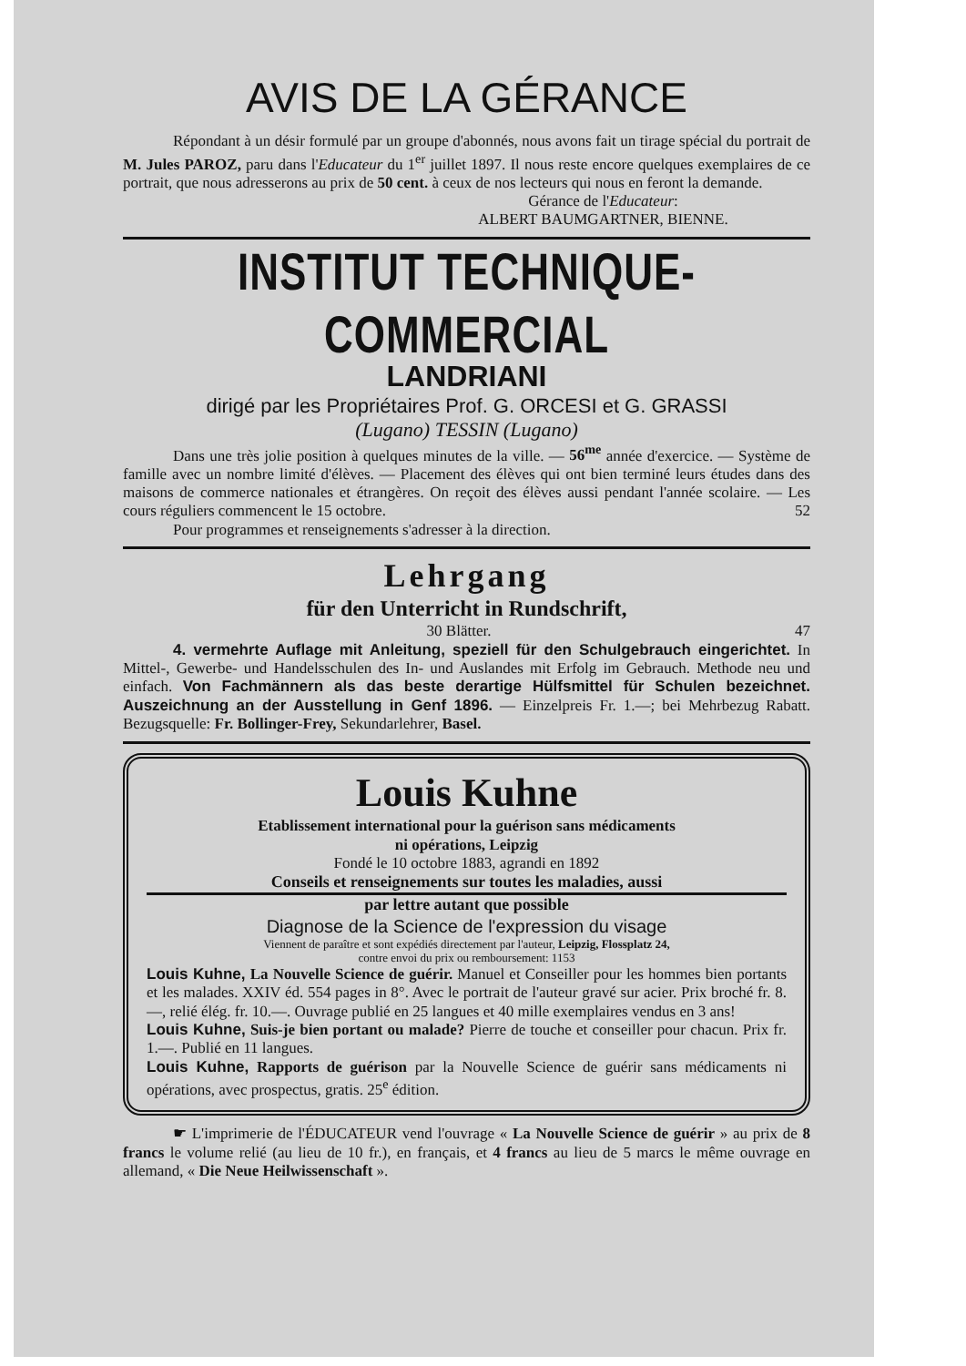AVIS DE LA GÉRANCE
Répondant à un désir formulé par un groupe d'abonnés, nous avons fait un tirage spécial du portrait de M. Jules PAROZ, paru dans l'Educateur du 1<sup>er</sup> juillet 1897. Il nous reste encore quelques exemplaires de ce portrait, que nous adresserons au prix de 50 cent. à ceux de nos lecteurs qui nous en feront la demande.
Gérance de l'Educateur:
ALBERT BAUMGARTNER, BIENNE.
INSTITUT TECHNIQUE-COMMERCIAL
LANDRIANI
dirigé par les Propriétaires Prof. G. ORCESI et G. GRASSI
(Lugano) TESSIN (Lugano)
Dans une très jolie position à quelques minutes de la ville. — 56<sup>me</sup> année d'exercice. — Système de famille avec un nombre limité d'élèves. — Placement des élèves qui ont bien terminé leurs études dans des maisons de commerce nationales et étrangères. On reçoit des élèves aussi pendant l'année scolaire. — Les cours réguliers commencent le 15 octobre. 52
Pour programmes et renseignements s'adresser à la direction.
Lehrgang
für den Unterricht in Rundschrift,
30 Blätter. 47
4. vermehrte Auflage mit Anleitung, speziell für den Schulgebrauch eingerichtet. In Mittel-, Gewerbe- und Handelsschulen des In- und Auslandes mit Erfolg im Gebrauch. Methode neu und einfach. Von Fachmännern als das beste derartige Hülfsmittel für Schulen bezeichnet. Auszeichnung an der Ausstellung in Genf 1896. — Einzelpreis Fr. 1.—; bei Mehrbezug Rabatt. Bezugsquelle: Fr. Bollinger-Frey, Sekundarlehrer, Basel.
Louis Kuhne
Etablissement international pour la guérison sans médicaments
ni opérations, Leipzig
Fondé le 10 octobre 1883, agrandi en 1892
Conseils et renseignements sur toutes les maladies, aussi
par lettre autant que possible
Diagnose de la Science de l'expression du visage
Viennent de paraître et sont expédiés directement par l'auteur, Leipzig, Flossplatz 24,
contre envoi du prix ou remboursement: 1153
Louis Kuhne, La Nouvelle Science de guérir. Manuel et Conseiller pour les hommes bien portants et les malades. XXIV éd. 554 pages in 8°. Avec le portrait de l'auteur gravé sur acier. Prix broché fr. 8.—, relié élég. fr. 10.—. Ouvrage publié en 25 langues et 40 mille exemplaires vendus en 3 ans!
Louis Kuhne, Suis-je bien portant ou malade? Pierre de touche et conseiller pour chacun. Prix fr. 1.—. Publié en 11 langues.
Louis Kuhne, Rapports de guérison par la Nouvelle Science de guérir sans médicaments ni opérations, avec prospectus, gratis. 25<sup>e</sup> édition.
☛ L'imprimerie de l'ÉDUCATEUR vend l'ouvrage « La Nouvelle Science de guérir » au prix de 8 francs le volume relié (au lieu de 10 fr.), en français, et 4 francs au lieu de 5 marcs le même ouvrage en allemand, « Die Neue Heilwissenschaft ».